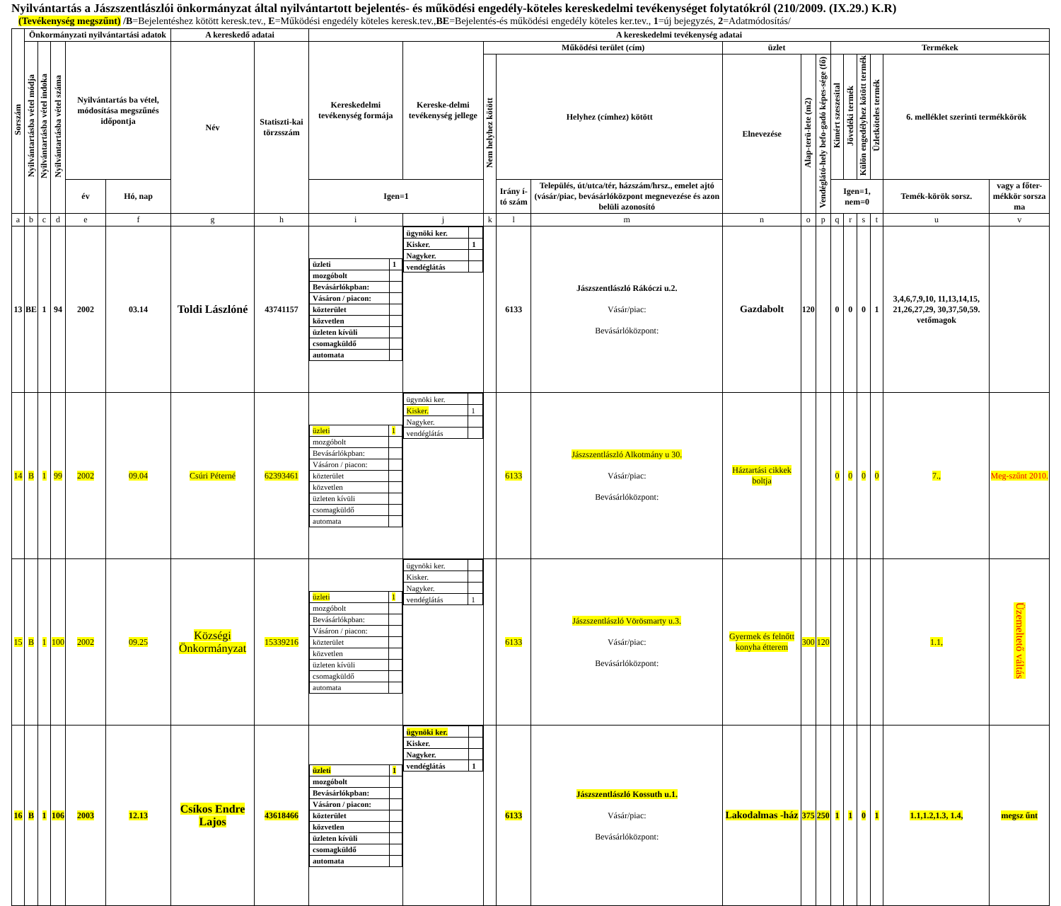Nyilvántartás a Jászszentlászlói önkormányzat által nyilvántartott bejelentés- és működési engedély-köteles kereskedelmi tevékenységet folytatókról (210/2009. (IX.29.) K.R)
(Tevékenység megszűnt) /B=Bejelentéshez kötött keresk.tev., E=Működési engedély köteles keresk.tev.,BE=Bejelentés-és működési engedély köteles ker.tev., 1=új bejegyzés, 2=Adatmódosítás/
| Sorszám | Önkormányzati nyilvántartási adatok | | | | | A kereskedő adatai | | A kereskedelmi tevékenység adatai | | | | | | | | | | | | | |
| --- | --- | --- | --- | --- | --- | --- | --- | --- | --- | --- | --- | --- | --- | --- | --- | --- | --- | --- | --- | --- | --- |
| | Nyilvántartásba vétel módja | Nyilvántartásba vétel indoka | Nyilvántartásba vétel száma | Nyilvántartás ba vétel, módosítása megszűnés időpontja | | Név | Statiszti-kai törzsszám | Kereskedelmi tevékenység formája | Kereske-delmi tevékenység jellege | Működési terület (cím) | | | üzlet | | | Termékek | | | | | |
| | | | | | | | | | | Nem helyhez kötött | Helyhez (címhez) kötött | | Elnevezése | Alap-terü-lete (m2) | Vendéglátó-hely befo-gadó képes-sége (fő) | Kimért szeszesital | Jövedéki termék | Külön engedélyhez kötött termék | Üzletköteles termék | 6. melléklet szerinti termékkörök | |
| | | | | év | Hó, nap | | | Igen=1 | | | Irány í-tó szám | Település, út/utca/tér, házszám/hrsz., emelet ajtó (vásár/piac, bevásárlóközpont megnevezése és azon belüli azonosító | | | | Igen=1, nem=0 | | | | Temék-körök sorsz. | vagy a főter-mékkör sorsza ma |
| a | b | c | d | e | f | g | h | i | j | k | l | m | n | o | p | q | r | s | t | u | v |
| 13 | BE | 1 | 94 | 2002 | 03.14 | Toldi Lászlóné | 43741157 | / üzleti / 1 / / mozgóbolt / / / Bevásárlókpban: / / / Vásáron / piacon: / / / közterület / / / közvetlen / / / üzleten kívüli / / / csomagküldő / / / automata / / | / ügynöki ker. / / / Kisker. / 1 / / Nagyker. / / / vendéglátás / / | | 6133 | Jászszentlászló Rákóczi u.2. Vásár/piac: Bevásárlóközpont: | Gazdabolt | 120 | | 0 | 0 | 0 | 1 | 3,4,6,7,9,10, 11,13,14,15, 21,26,27,29, 30,37,50,59. vetőmagok | |
| 14 | B | 1 | 99 | 2002 | 09.04 | Csúri Péterné | 62393461 | / üzleti / 1 / / mozgóbolt / / / Bevásárlókpban: / / / Vásáron / piacon: / / / közterület / / / közvetlen / / / üzleten kívüli / / / csomagküldő / / / automata / / | / ügynöki ker. / / / Kisker. / 1 / / Nagyker. / / / vendéglátás / / | | 6133 | Jászszentlászló Alkotmány u 30. Vásár/piac: Bevásárlóközpont: | Háztartási cikkek boltja | | | 0 | 0 | 0 | 0 | 7., | Meg-szűnt 2010. |
| 15 | B | 1 | 100 | 2002 | 09.25 | Községi Önkormányzat | 15339216 | / üzleti / 1 / / mozgóbolt / / / Bevásárlókpban: / / / Vásáron / piacon: / / / közterület / / / közvetlen / / / üzleten kívüli / / / csomagküldő / / / automata / / | / ügynöki ker. / / / Kisker. / / / Nagyker. / / / vendéglátás / 1 / | | 6133 | Jászszentlászló Vörösmarty u.3. Vásár/piac: Bevásárlóközpont: | Gyermek és felnőtt konyha étterem | 300 | 120 | | | | | 1.1, | Üzemeltető váltás |
| 16 | B | 1 | 106 | 2003 | 12.13 | Csíkos Endre Lajos | 43618466 | / üzleti / 1 / / mozgóbolt / / / Bevásárlókpban: / / / Vásáron / piacon: / / / közterület / / / közvetlen / / / üzleten kívüli / / / csomagküldő / / / automata / / | / ügynöki ker. / / / Kisker. / / / Nagyker. / / / vendéglátás / 1 / | | 6133 | Jászszentlászló Kossuth u.1. Vásár/piac: Bevásárlóközpont: | Lakodalmas -ház | 375 | 250 | 1 | 1 | 0 | 1 | 1.1,1.2,1.3, 1.4, | megsz űnt |